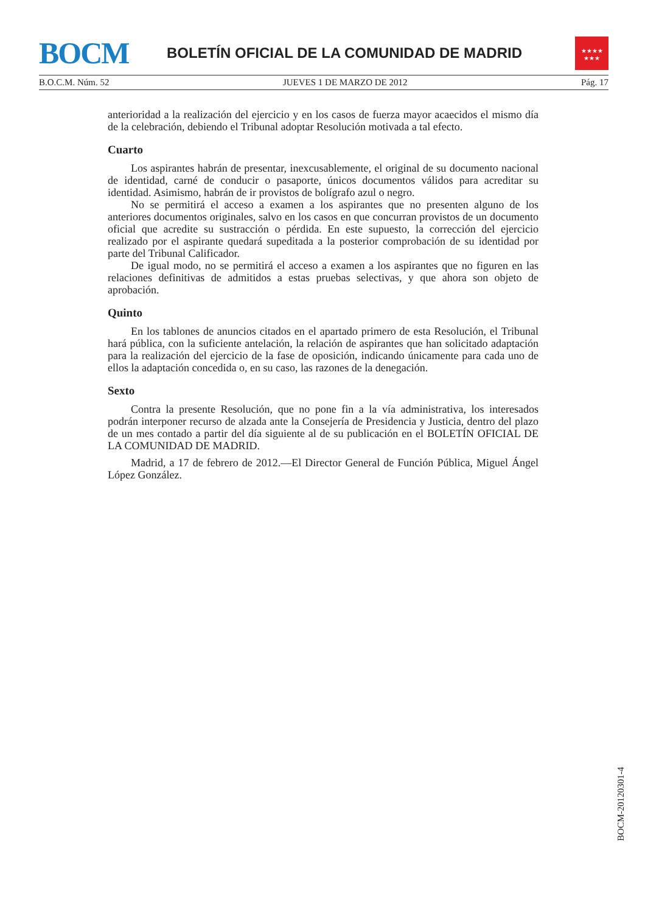BOCM
BOLETÍN OFICIAL DE LA COMUNIDAD DE MADRID
★★★★
★★★
B.O.C.M. Núm. 52 JUEVES 1 DE MARZO DE 2012 Pág. 17
anterioridad a la realización del ejercicio y en los casos de fuerza mayor acaecidos el mismo día de la celebración, debiendo el Tribunal adoptar Resolución motivada a tal efecto.
Cuarto
Los aspirantes habrán de presentar, inexcusablemente, el original de su documento nacional de identidad, carné de conducir o pasaporte, únicos documentos válidos para acreditar su identidad. Asimismo, habrán de ir provistos de bolígrafo azul o negro.
No se permitirá el acceso a examen a los aspirantes que no presenten alguno de los anteriores documentos originales, salvo en los casos en que concurran provistos de un documento oficial que acredite su sustracción o pérdida. En este supuesto, la corrección del ejercicio realizado por el aspirante quedará supeditada a la posterior comprobación de su identidad por parte del Tribunal Calificador.
De igual modo, no se permitirá el acceso a examen a los aspirantes que no figuren en las relaciones definitivas de admitidos a estas pruebas selectivas, y que ahora son objeto de aprobación.
Quinto
En los tablones de anuncios citados en el apartado primero de esta Resolución, el Tribunal hará pública, con la suficiente antelación, la relación de aspirantes que han solicitado adaptación para la realización del ejercicio de la fase de oposición, indicando únicamente para cada uno de ellos la adaptación concedida o, en su caso, las razones de la denegación.
Sexto
Contra la presente Resolución, que no pone fin a la vía administrativa, los interesados podrán interponer recurso de alzada ante la Consejería de Presidencia y Justicia, dentro del plazo de un mes contado a partir del día siguiente al de su publicación en el BOLETÍN OFICIAL DE LA COMUNIDAD DE MADRID.
Madrid, a 17 de febrero de 2012.—El Director General de Función Pública, Miguel Ángel López González.
BOCM-20120301-4